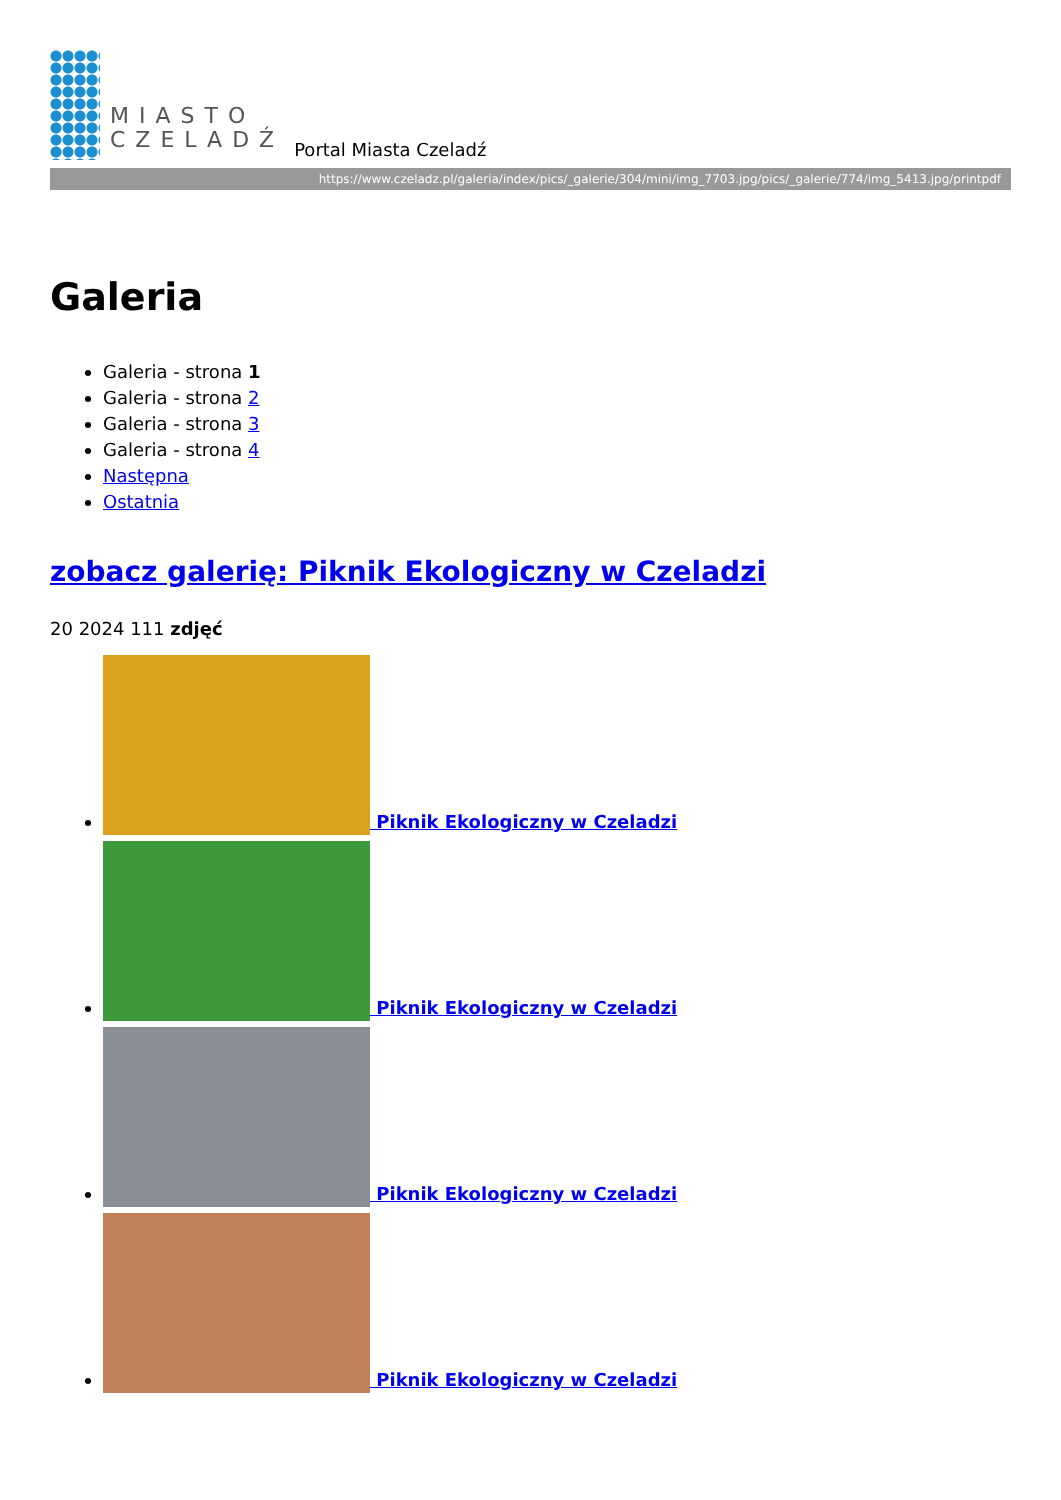MIASTO
CZELADŹ
Portal Miasta Czeladź
https://www.czeladz.pl/galeria/index/pics/_galerie/304/mini/img_7703.jpg/pics/_galerie/774/img_5413.jpg/printpdf
Galeria
Galeria - strona 1
Galeria - strona 2
Galeria - strona 3
Galeria - strona 4
Następna
Ostatnia
zobacz galerię: Piknik Ekologiczny w Czeladzi
20 2024 111 zdjęć
Piknik Ekologiczny w Czeladzi
Piknik Ekologiczny w Czeladzi
Piknik Ekologiczny w Czeladzi
Piknik Ekologiczny w Czeladzi